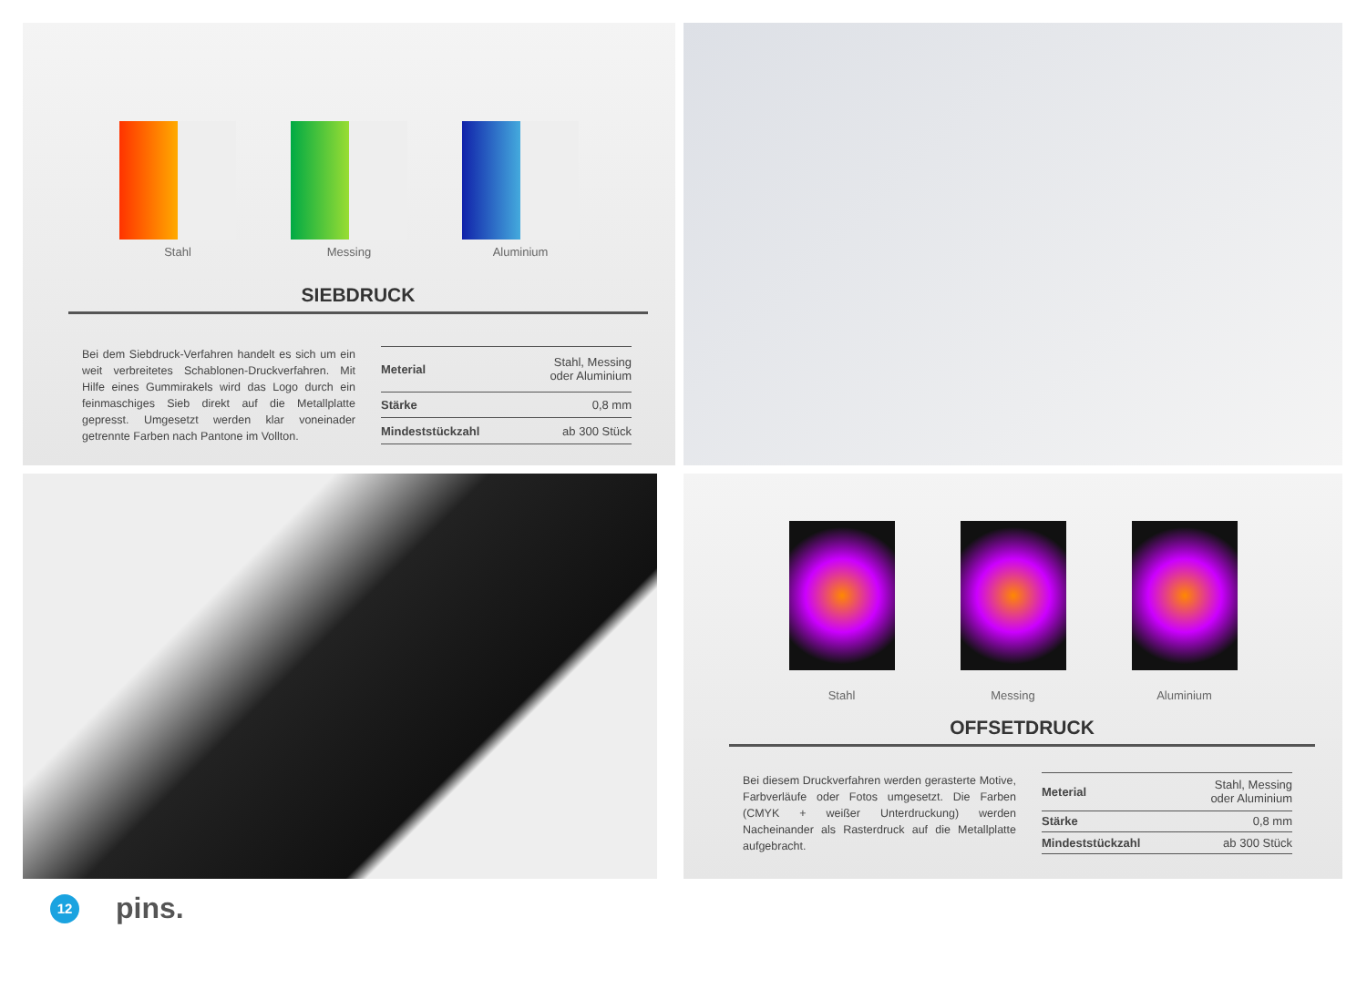Stahl Messing Aluminium
SIEBDRUCK
Bei dem Siebdruck-Verfahren handelt es sich um ein weit verbreitetes Schablonen-Druckverfahren. Mit Hilfe eines Gummirakels wird das Logo durch ein feinmaschiges Sieb direkt auf die Metallplatte gepresst. Umgesetzt werden klar voneinader getrennte Farben nach Pantone im Vollton.
| Meterial | Stahl, Messing oder Aluminium |
| Stärke | 0,8 mm |
| Mindeststückzahl | ab 300 Stück |
Stahl Messing Aluminium
OFFSETDRUCK
Bei diesem Druckverfahren werden gerasterte Motive, Farbverläufe oder Fotos umgesetzt. Die Farben (CMYK + weißer Unterdruckung) werden Nacheinander als Rasterdruck auf die Metallplatte aufgebracht.
| Meterial | Stahl, Messing oder Aluminium |
| Stärke | 0,8 mm |
| Mindeststückzahl | ab 300 Stück |
12
pins.